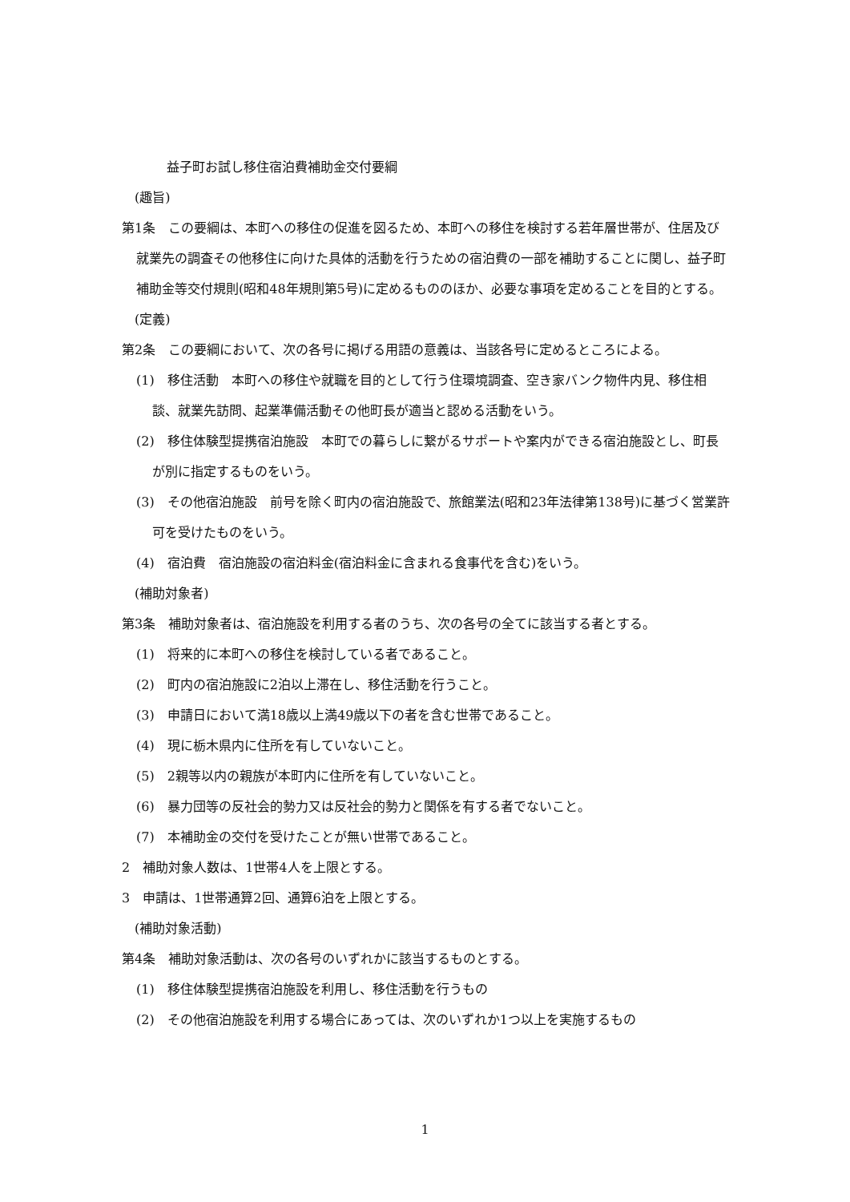益子町お試し移住宿泊費補助金交付要綱
(趣旨)
第1条　この要綱は、本町への移住の促進を図るため、本町への移住を検討する若年層世帯が、住居及び就業先の調査その他移住に向けた具体的活動を行うための宿泊費の一部を補助することに関し、益子町補助金等交付規則(昭和48年規則第5号)に定めるもののほか、必要な事項を定めることを目的とする。
(定義)
第2条　この要綱において、次の各号に掲げる用語の意義は、当該各号に定めるところによる。
(1)　移住活動　本町への移住や就職を目的として行う住環境調査、空き家バンク物件内見、移住相談、就業先訪問、起業準備活動その他町長が適当と認める活動をいう。
(2)　移住体験型提携宿泊施設　本町での暮らしに繋がるサポートや案内ができる宿泊施設とし、町長が別に指定するものをいう。
(3)　その他宿泊施設　前号を除く町内の宿泊施設で、旅館業法(昭和23年法律第138号)に基づく営業許可を受けたものをいう。
(4)　宿泊費　宿泊施設の宿泊料金(宿泊料金に含まれる食事代を含む)をいう。
(補助対象者)
第3条　補助対象者は、宿泊施設を利用する者のうち、次の各号の全てに該当する者とする。
(1)　将来的に本町への移住を検討している者であること。
(2)　町内の宿泊施設に2泊以上滞在し、移住活動を行うこと。
(3)　申請日において満18歳以上満49歳以下の者を含む世帯であること。
(4)　現に栃木県内に住所を有していないこと。
(5)　2親等以内の親族が本町内に住所を有していないこと。
(6)　暴力団等の反社会的勢力又は反社会的勢力と関係を有する者でないこと。
(7)　本補助金の交付を受けたことが無い世帯であること。
2　補助対象人数は、1世帯4人を上限とする。
3　申請は、1世帯通算2回、通算6泊を上限とする。
(補助対象活動)
第4条　補助対象活動は、次の各号のいずれかに該当するものとする。
(1)　移住体験型提携宿泊施設を利用し、移住活動を行うもの
(2)　その他宿泊施設を利用する場合にあっては、次のいずれか1つ以上を実施するもの
1